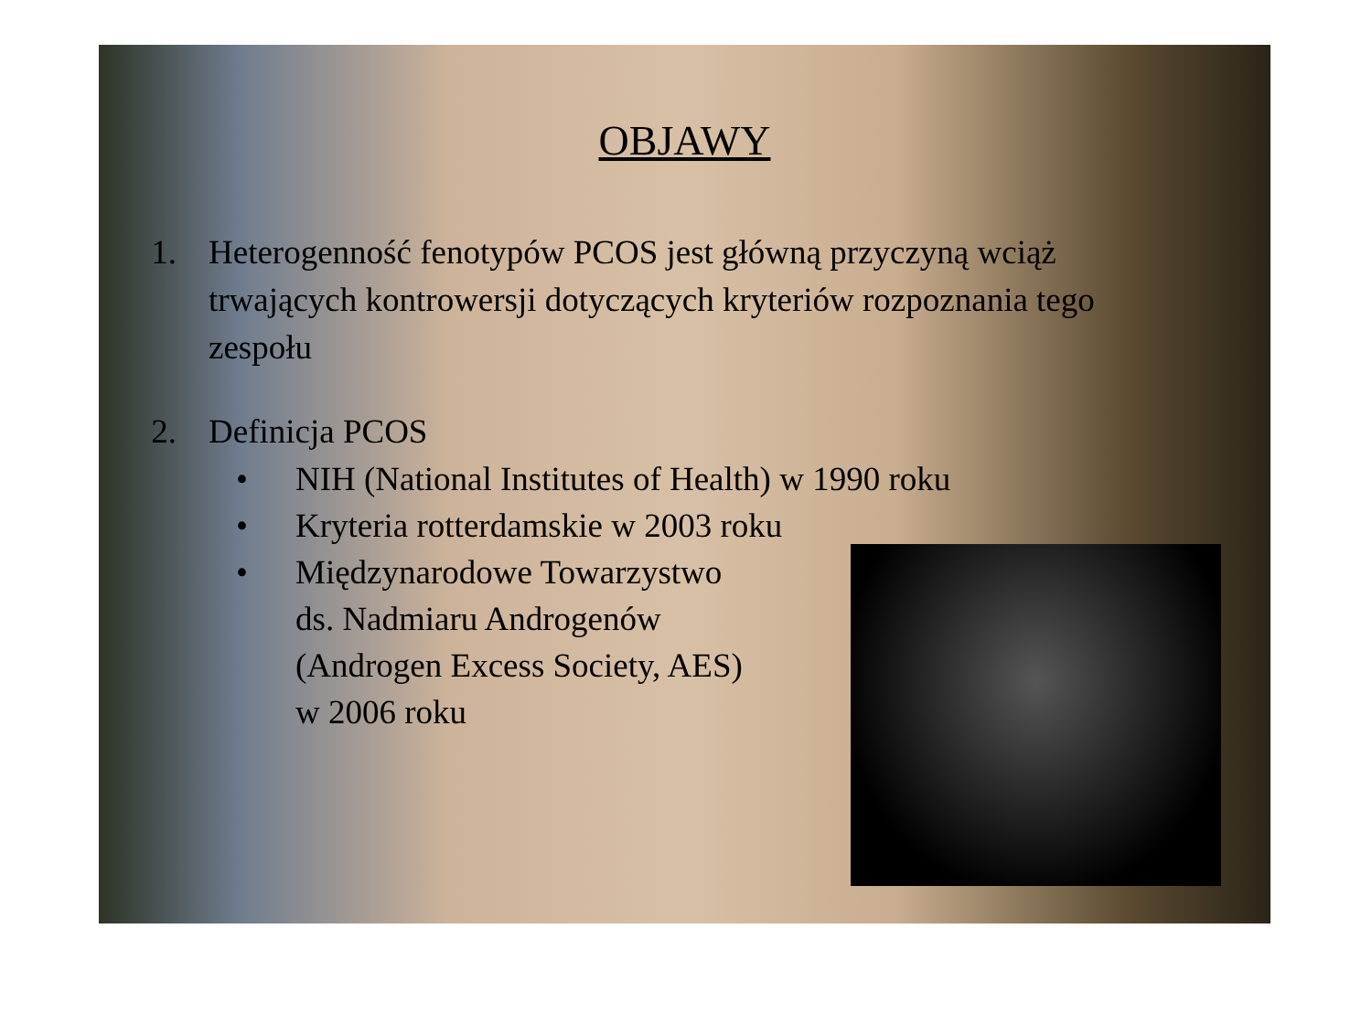OBJAWY
1. Heterogenność fenotypów PCOS jest główną przyczyną wciąż trwających kontrowersji dotyczących kryteriów rozpoznania tego zespołu
2. Definicja PCOS
• NIH (National Institutes of Health) w 1990 roku
• Kryteria rotterdamskie w 2003 roku
• Międzynarodowe Towarzystwo
ds. Nadmiaru Androgenów
(Androgen Excess Society, AES)
w 2006 roku